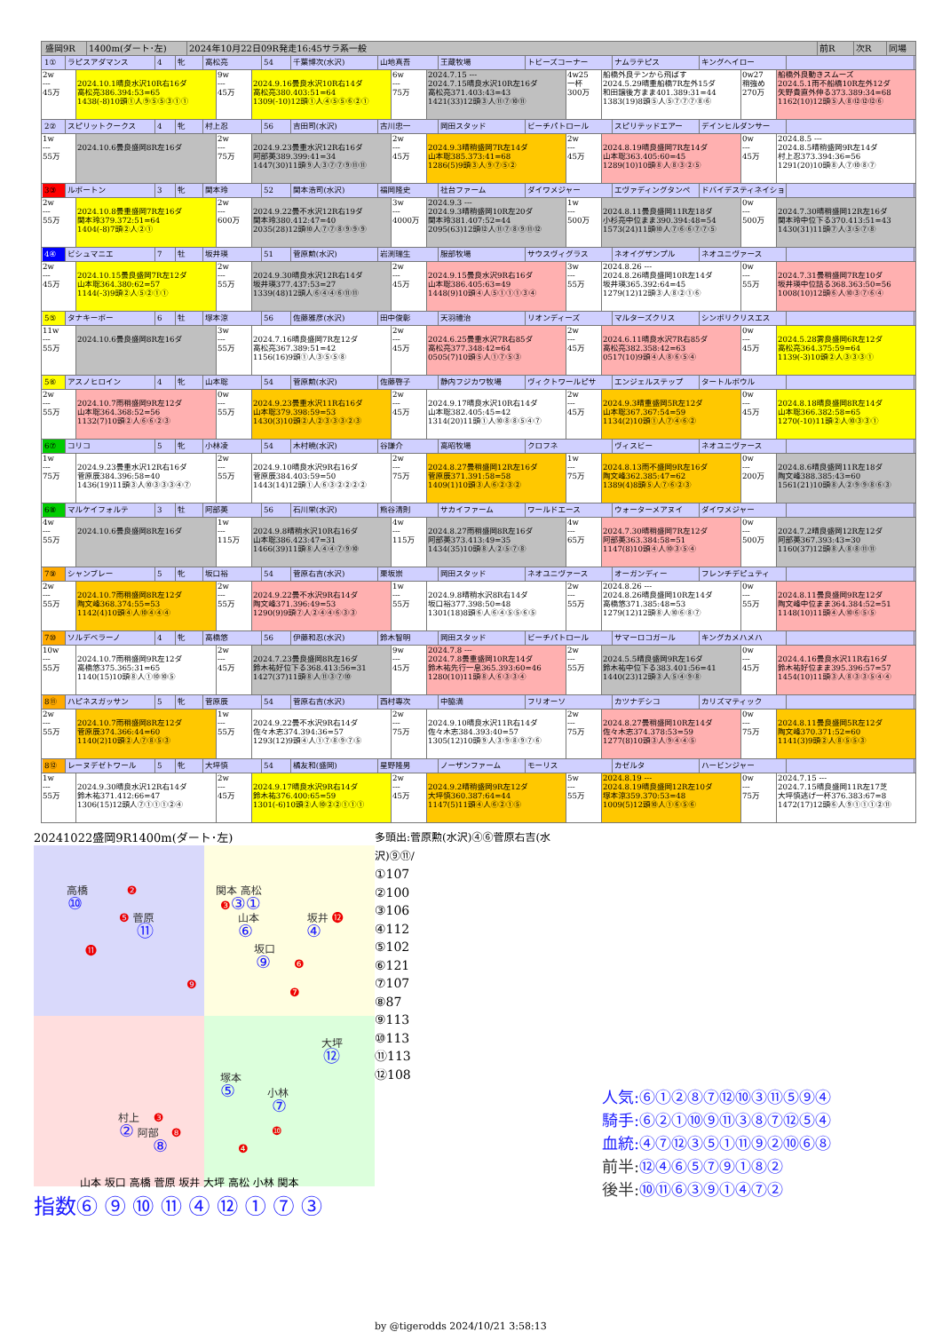| 盛岡9R 1400m(ダート･左) 2024年10月22日09R発走16:45サラ系一般 前R 次R 同場 | | | | | | | | | |
| 1① ラピスアダマンス 4 牝 高松亮 54 千葉博次(水沢) 山地真吾 王蔵牧場 トビーズコーナー ナムラテピス キングヘイロー | | | | | | | | | |
| 2w --- 45万 | 2024.10.1晴良水沢10R右16ダ 高松亮386.394:53=65 1438(-8)10頭①人⑨⑤⑤③①① | 9w --- 45万 | 2024.9.16曇良水沢10R右14ダ 高松亮380.403:51=64 1309(-10)12頭①人④⑤⑤⑥②① | 6w --- 75万 | 2024.7.15 --- 2024.7.15晴良水沢10R左16ダ 高松亮371.403:43=43 1421(33)12頭③人⑪⑦⑩⑪ | 4w25 一杯 300万 | 船橋外良テンから飛ばす 2024.5.29晴重船橋7R左外15ダ 和田譲後方まま401.389:31=44 1383(19)8頭⑤人⑤⑦⑦⑦⑧⑥ | 0w27 稍強め 270万 | 船橋外良動きスムーズ 2024.5.1雨不船橋10R左外12ダ 矢野貴直外伸る373.389:34=68 1162(10)12頭⑤人⑧⑫⑫⑫⑥ |
| 2② スピリットクークス 4 牝 村上忍 56 吉田司(水沢) 古川忠一 岡田スタッド ビーチパトロール スピリテッドエアー デインヒルダンサー | | | | | | | | | |
| 1w --- 55万 | 2024.10.6曇良盛岡8R左16ダ | 2w --- 75万 | 2024.9.23曇重水沢12R右16ダ 阿部英389.399:41=34 1447(30)11頭⑨人③⑦⑦⑨⑪⑪ | 2w --- 45万 | 2024.9.3晴稍盛岡7R左14ダ 山本聡385.373:41=68 1286(5)9頭③人⑨⑦⑤② | 2w --- 45万 | 2024.8.19晴良盛岡7R左14ダ 山本聡363.405:60=45 1289(10)10頭⑧人⑧③②⑤ | 0w --- 45万 | 2024.8.5 --- 2024.8.5晴稍盛岡9R左14ダ 村上忍373.394:36=56 1291(20)10頭⑧人⑦⑩⑧⑦ |
| 3③ ルボートン 3 牝 関本玲 52 関本浩司(水沢) 福岡隆史 社台ファーム ダイワメジャー エヴァディングタンペ ドバイデスティネイショ | | | | | | | | | |
| 2w --- 55万 | 2024.10.8曇重盛岡7R左16ダ 関本玲379.372:51=64 1404(-8)7頭②人②① | 2w --- 600万 | 2024.9.22曇不水沢12R右19ダ 関本玲380.412:47=40 2035(28)12頭⑩人⑦⑦⑧⑨⑨⑨ | 3w --- 4000万 | 2024.9.3 --- 2024.9.3晴稍盛岡10R左20ダ 関本玲381.407:52=44 2095(63)12頭⑫人⑪⑦⑧⑨⑪⑫ | 1w --- 500万 | 2024.8.11曇良盛岡11R左18ダ 小杉亮中位まま390.394:48=54 1573(24)11頭⑩人⑦⑥⑥⑦⑦⑤ | 0w --- 500万 | 2024.7.30晴稍盛岡12R左16ダ 関本玲中位下る370.413:51=43 1430(31)11頭⑦人③⑤⑦⑧ |
| 4④ ビシュマニエ 7 牡 坂井瑛 51 菅原勲(水沢) 岩渕瑞生 服部牧場 サウスヴィグラス ネオイグザンプル ネオユニヴァース | | | | | | | | | |
| 2w --- 45万 | 2024.10.15曇良盛岡7R左12ダ 山本聡364.380:62=57 1144(-3)9頭②人⑤②①① | 2w --- 55万 | 2024.9.30晴良水沢12R右14ダ 坂井瑛377.437:53=27 1339(48)12頭人⑥④④⑥⑪⑪ | 2w --- 45万 | 2024.9.15曇良水沢9R右16ダ 山本聡386.405:63=49 1448(9)10頭④人⑤①①①③④ | 3w --- 55万 | 2024.8.26 --- 2024.8.26晴良盛岡10R左14ダ 坂井瑛365.392:64=45 1279(12)12頭③人⑧②①⑥ | 0w --- 55万 | 2024.7.31曇稍盛岡7R左10ダ 坂井瑛中位詰る368.363:50=56 1008(10)12頭⑥人⑩③⑦⑥④ |
| 5⑤ タナキーボー 6 牡 塚本涼 56 佐藤雅彦(水沢) 田中俊彰 天羽禮治 リオンディーズ マルターズクリス シンボリクリスエス | | | | | | | | | |
| 11w --- 55万 | 2024.10.6曇良盛岡8R左16ダ | 3w --- 55万 | 2024.7.16晴良盛岡7R左12ダ 高松亮367.389:51=42 1156(16)9頭①人③⑤⑤⑧ | 2w --- 45万 | 2024.6.25曇重水沢7R右85ダ 高松亮377.348:42=64 0505(7)10頭⑤人①⑦⑤③ | 2w --- 45万 | 2024.6.11晴良水沢7R右85ダ 高松亮382.358:42=63 0517(10)9頭④人⑧⑥⑤④ | 0w --- 45万 | 2024.5.28雾良盛岡6R左12ダ 高松亮364.375:59=64 1139(-3)10頭②人③③③① |
| 5⑥ アスノヒロイン 4 牝 山本聡 54 菅原勲(水沢) 佐藤啓子 静内フジカワ牧場 ヴィクトワールピサ エンジェルステップ タートルボウル | | | | | | | | | |
| 2w --- 55万 | 2024.10.7雨稍盛岡9R左12ダ 山本聡364.368:52=56 1132(7)10頭②人⑥⑥②③ | 0w --- 55万 | 2024.9.23曇重水沢11R右16ダ 山本聡379.398:59=53 1430(3)10頭②人②③③③②③ | 2w --- 45万 | 2024.9.17晴良水沢10R右14ダ 山本聡382.405:45=42 1314(20)11頭①人⑩⑧⑧⑤④⑦ | 2w --- 45万 | 2024.9.3晴重盛岡5R左12ダ 山本聡367.367:54=59 1134(2)10頭①人⑦④⑥② | 0w --- 45万 | 2024.8.18晴良盛岡8R左14ダ 山本聡366.382:58=65 1270(-10)11頭②人⑩③③① |
| 6⑦ コリコ 5 牝 小林凌 54 木村暁(水沢) 谷謙介 高昭牧場 クロフネ ヴィスビー ネオユニヴァース | | | | | | | | | |
| 1w --- 75万 | 2024.9.23曇重水沢12R右16ダ 菅原辰384.396:58=40 1436(19)11頭③人⑩③③③④⑦ | 2w --- 55万 | 2024.9.10晴良水沢9R右16ダ 菅原辰384.403:59=50 1443(14)12頭①人⑥③②②②② | 2w --- 75万 | 2024.8.27曇稍盛岡12R左16ダ 菅原辰371.391:58=58 1409(1)10頭③人⑥②③② | 1w --- 75万 | 2024.8.13雨不盛岡9R左16ダ 陶文峰362.385:47=62 1389(4)8頭⑤人⑦⑥②③ | 0w --- 200万 | 2024.8.6晴良盛岡11R左18ダ 陶文峰388.385:43=60 1561(21)10頭⑧人②⑨⑨⑧⑥③ |
| 6⑧ マルケイフォルテ 3 牡 阿部英 56 石川栄(水沢) 熊谷清則 サカイファーム ワールドエース ウォーターメアヌイ ダイワメジャー | | | | | | | | | |
| 4w --- 55万 | 2024.10.6曇良盛岡8R左16ダ | 1w --- 115万 | 2024.9.8晴稍水沢10R右16ダ 山本聡386.423:47=31 1466(39)11頭⑧人④④⑦⑨⑩ | 4w --- 115万 | 2024.8.27雨稍盛岡8R左16ダ 阿部英373.413:49=35 1434(35)10頭⑧人②⑤⑦⑧ | 4w --- 65万 | 2024.7.30晴稍盛岡7R左12ダ 阿部英363.384:58=51 1147(8)10頭④人⑩③⑤④ | 0w --- 500万 | 2024.7.2晴良盛岡12R左12ダ 阿部英367.393:43=30 1160(37)12頭⑧人⑧⑧⑪⑪ |
| 7⑨ シャンブレー 5 牝 坂口裕 54 菅原右吉(水沢) 栗坂崇 岡田スタッド ネオユニヴァース オーガンディー フレンチデピュティ | | | | | | | | | |
| 2w --- 55万 | 2024.10.7雨稍盛岡8R左12ダ 陶文峰368.374:55=53 1142(4)10頭④人⑩④④④ | 2w --- 55万 | 2024.9.22曇不水沢9R右14ダ 陶文峰371.396:49=53 1290(9)9頭⑦人②④④⑥③③ | 1w --- 55万 | 2024.9.8晴稍水沢8R右14ダ 坂口裕377.398:50=48 1301(18)8頭⑥人⑥④⑤⑤⑥⑤ | 2w --- 55万 | 2024.8.26 --- 2024.8.26晴良盛岡10R左14ダ 高橋悠371.385:48=53 1279(12)12頭⑧人⑩⑥⑧⑦ | 0w --- 55万 | 2024.8.11曇良盛岡9R左12ダ 陶文峰中位まま364.384:52=51 1148(10)11頭④人⑩⑥⑤⑤ |
| 7⑩ ソルデベラーノ 4 牝 高橋悠 56 伊藤和忍(水沢) 鈴木智明 岡田スタッド ビーチパトロール サマーロコガール キングカメハメハ | | | | | | | | | |
| 10w --- 55万 | 2024.10.7雨稍盛岡9R左12ダ 高橋悠375.365:31=65 1140(15)10頭⑧人①⑩⑩⑤ | 2w --- 45万 | 2024.7.23曇良盛岡8R左16ダ 鈴木祐好位下る368.413:56=31 1427(37)11頭⑧人⑪③⑦⑩ | 9w --- 45万 | 2024.7.8 --- 2024.7.8曇重盛岡10R左14ダ 鈴木祐先行一息365.393:60=46 1280(10)11頭⑧人⑥③③④ | 2w --- 55万 | 2024.5.5晴良盛岡9R左16ダ 鈴木祐中位下る383.401:56=41 1440(23)12頭③人⑤④⑨⑧ | 0w --- 45万 | 2024.4.16曇良水沢11R右16ダ 鈴木祐好位まま395.396:57=57 1454(10)11頭③人⑧③③⑤④④ |
| 8⑪ ハピネスガッサン 5 牝 菅原辰 54 菅原右吉(水沢) 西村専次 中脇満 フリオーソ カツナデシコ カリズマティック | | | | | | | | | |
| 2w --- 55万 | 2024.10.7雨稍盛岡8R左12ダ 菅原辰374.366:44=60 1140(2)10頭②人⑦⑧⑤③ | 1w --- 55万 | 2024.9.22曇不水沢9R右14ダ 佐々木志374.394:36=57 1293(12)9頭④人①⑦⑧⑨⑦⑤ | 2w --- 75万 | 2024.9.10晴良水沢11R右14ダ 佐々木志384.393:40=57 1305(12)10頭⑨人③⑨⑧⑨⑦⑥ | 2w --- 75万 | 2024.8.27曇稍盛岡10R左14ダ 佐々木志374.378:53=59 1277(8)10頭③人⑨④④⑤ | 0w --- 75万 | 2024.8.11曇良盛岡5R左12ダ 陶文峰370.371:52=60 1141(3)9頭②人⑧⑤⑤③ |
| 8⑫ レーヌデゼトワール 5 牝 大坪慎 54 橘友和(盛岡) 星野隆男 ノーザンファーム モーリス カゼルタ ハービンジャー | | | | | | | | | |
| 1w --- 55万 | 2024.9.30晴良水沢12R右14ダ 鈴木祐371.412:66=47 1306(15)12頭人⑦①①①②④ | 2w --- 45万 | 2024.9.17晴良水沢9R右14ダ 鈴木祐376.400:65=59 1301(-6)10頭②人⑩②②①①① | 2w --- 45万 | 2024.9.2晴稍盛岡9R左12ダ 大坪慎360.387:64=44 1147(5)11頭④人⑥②①⑤ | 5w --- 55万 | 2024.8.19 --- 2024.8.19晴良盛岡12R左10ダ 塚本涼359.370:53=48 1009(5)12頭⑩人①⑥⑤⑥ | 0w --- 75万 | 2024.7.15 --- 2024.7.15晴良盛岡11R左17芝 大坪慎逃げ一杯376.383:67=8 1472(17)12頭⑥人⑨①①①②⑪ |
20241022盛岡9R1400m(ダート･左)
高橋 ❷
⑩
❺ 菅原
⑪
⓫
❾
関本 高松
❸③①
山本 坂井 ⓬
⑥ ④
坂口
⑨ ❻
❼
村上 ❸
② 阿部 ❽
⑧
大坪
⑫
塚本
⑤ 小林
⑦
❿
❹
山本 坂口 高橋 菅原 坂井 大坪 高松 小林 関本
指数⑥ ⑨ ⑩ ⑪ ④ ⑫ ① ⑦ ③
多頭出:菅原勲(水沢)④⑥菅原右吉(水沢)⑨⑪/
①107
②100
③106
④112
⑤102
⑥121
⑦107
⑧87
⑨113
⑩113
⑪113
⑫108
人気:⑥①②⑧⑦⑫⑩③⑪⑤⑨④
騎手:⑥②①⑩⑨⑪③⑧⑦⑫⑤④
血統:④⑦⑫③⑤①⑪⑨②⑩⑥⑧
前半: ⑫④⑥⑤⑦⑨①⑧②
後半: ⑩⑪⑥③⑨①④⑦②
by @tigerodds 2024/10/21 3:58:13